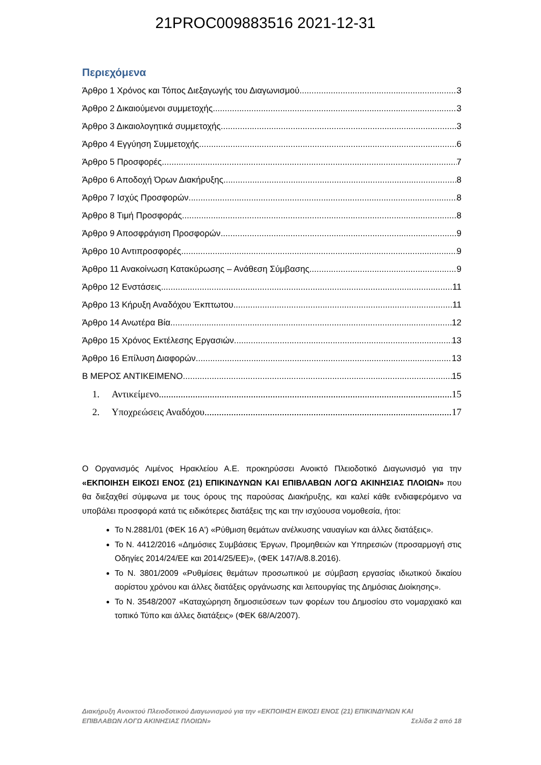21PROC009883516 2021-12-31
Περιεχόμενα
Άρθρο 1 Χρόνος και Τόπος Διεξαγωγής του Διαγωνισμού 3
Άρθρο 2 Δικαιούμενοι συμμετοχής 3
Άρθρο 3 Δικαιολογητικά συμμετοχής 3
Άρθρο 4 Εγγύηση Συμμετοχής 6
Άρθρο 5 Προσφορές 7
Άρθρο 6 Αποδοχή Όρων Διακήρυξης 8
Άρθρο 7 Ισχύς Προσφορών 8
Άρθρο 8 Τιμή Προσφοράς 8
Άρθρο 9 Αποσφράγιση Προσφορών 9
Άρθρο 10 Αντιπροσφορές 9
Άρθρο 11 Ανακοίνωση Κατακύρωσης – Ανάθεση Σύμβασης 9
Άρθρο 12 Ενστάσεις 11
Άρθρο 13 Κήρυξη Αναδόχου Έκπτωτου 11
Άρθρο 14 Ανωτέρα Βία 12
Άρθρο 15 Χρόνος Εκτέλεσης Εργασιών 13
Άρθρο 16 Επίλυση Διαφορών 13
Β ΜΕΡΟΣ ΑΝΤΙΚΕΙΜΕΝΟ 15
1. Αντικείμενο 15
2. Υποχρεώσεις Αναδόχου 17
Ο Οργανισμός Λιμένος Ηρακλείου Α.Ε. προκηρύσσει Ανοικτό Πλειοδοτικό Διαγωνισμό για την «ΕΚΠΟΙΗΣΗ ΕΙΚΟΣΙ ΕΝΟΣ (21) ΕΠΙΚΙΝΔΥΝΩΝ ΚΑΙ ΕΠΙΒΛΑΒΩΝ ΛΟΓΩ ΑΚΙΝΗΣΙΑΣ ΠΛΟΙΩΝ» που θα διεξαχθεί σύμφωνα με τους όρους της παρούσας Διακήρυξης, και καλεί κάθε ενδιαφερόμενο να υποβάλει προσφορά κατά τις ειδικότερες διατάξεις της και την ισχύουσα νομοθεσία, ήτοι:
Το Ν.2881/01 (ΦΕΚ 16 Α') «Ρύθμιση θεμάτων ανέλκυσης ναυαγίων και άλλες διατάξεις».
Το Ν. 4412/2016 «Δημόσιες Συμβάσεις Έργων, Προμηθειών και Υπηρεσιών (προσαρμογή στις Οδηγίες 2014/24/ΕΕ και 2014/25/ΕΕ)», (ΦΕΚ 147/Α/8.8.2016).
Το Ν. 3801/2009 «Ρυθμίσεις θεμάτων προσωπικού με σύμβαση εργασίας ιδιωτικού δικαίου αορίστου χρόνου και άλλες διατάξεις οργάνωσης και λειτουργίας της Δημόσιας Διοίκησης».
Το Ν. 3548/2007 «Καταχώρηση δημοσιεύσεων των φορέων του Δημοσίου στο νομαρχιακό και τοπικό Τύπο και άλλες διατάξεις» (ΦΕΚ 68/Α/2007).
Διακήρυξη Ανοικτού Πλειοδοτικού Διαγωνισμού για την «ΕΚΠΟΙΗΣΗ ΕΙΚΟΣΙ ΕΝΟΣ (21) ΕΠΙΚΙΝΔΥΝΩΝ ΚΑΙ
ΕΠΙΒΛΑΒΩΝ ΛΟΓΩ ΑΚΙΝΗΣΙΑΣ ΠΛΟΙΩΝ» Σελίδα 2 από 18